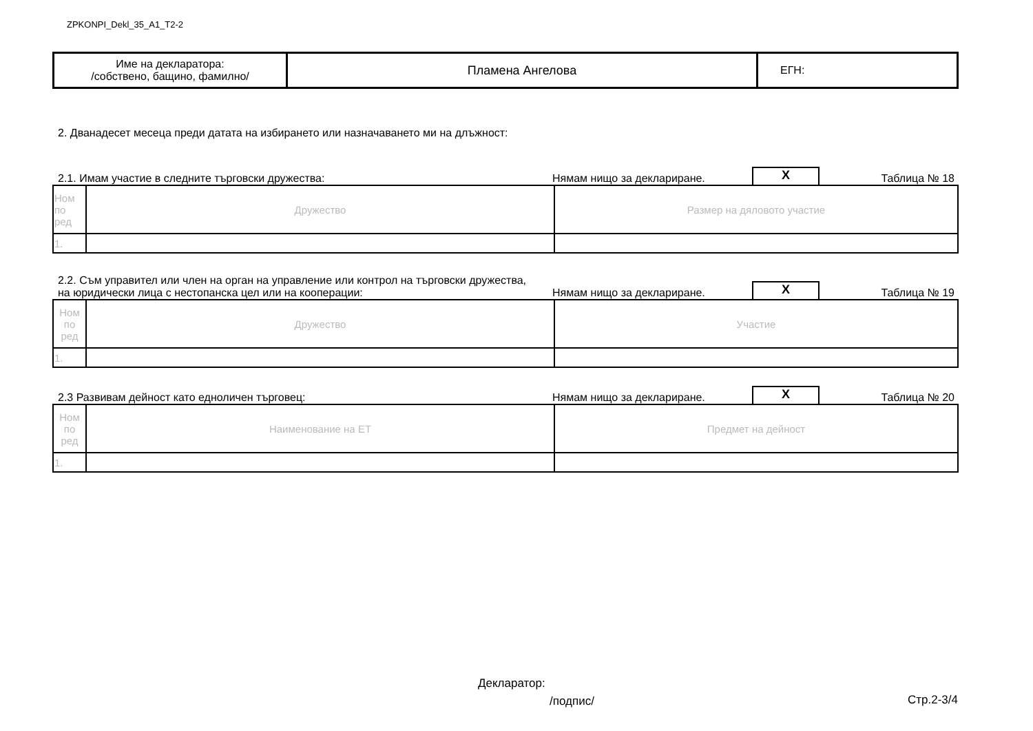ZPKONPI_Dekl_35_A1_T2-2
| Име на декларатора: /собствено, бащино, фамилно/ | Пламена Ангелова | ЕГН: |
2. Дванадесет месеца преди датата на избирането или назначаването ми на длъжност:
2.1. Имам участие в следните търговски дружества:
Нямам нищо за деклариране.
X
Таблица № 18
| Ном по ред | Дружество | Размер на дяловото участие |
| 1. | | |
2.2. Съм управител или член на орган на управление или контрол на търговски дружества,
на юридически лица с нестопанска цел или на кооперации:
Нямам нищо за деклариране.
X
Таблица № 19
| Ном по ред | Дружество | Участие |
| 1. | | |
2.3 Развивам дейност като едноличен търговец:
Нямам нищо за деклариране.
X
Таблица № 20
| Ном по ред | Наименование на ЕТ | Предмет на дейност |
| 1. | | |
Декларатор:
/подпис/ Стр.2-3/4